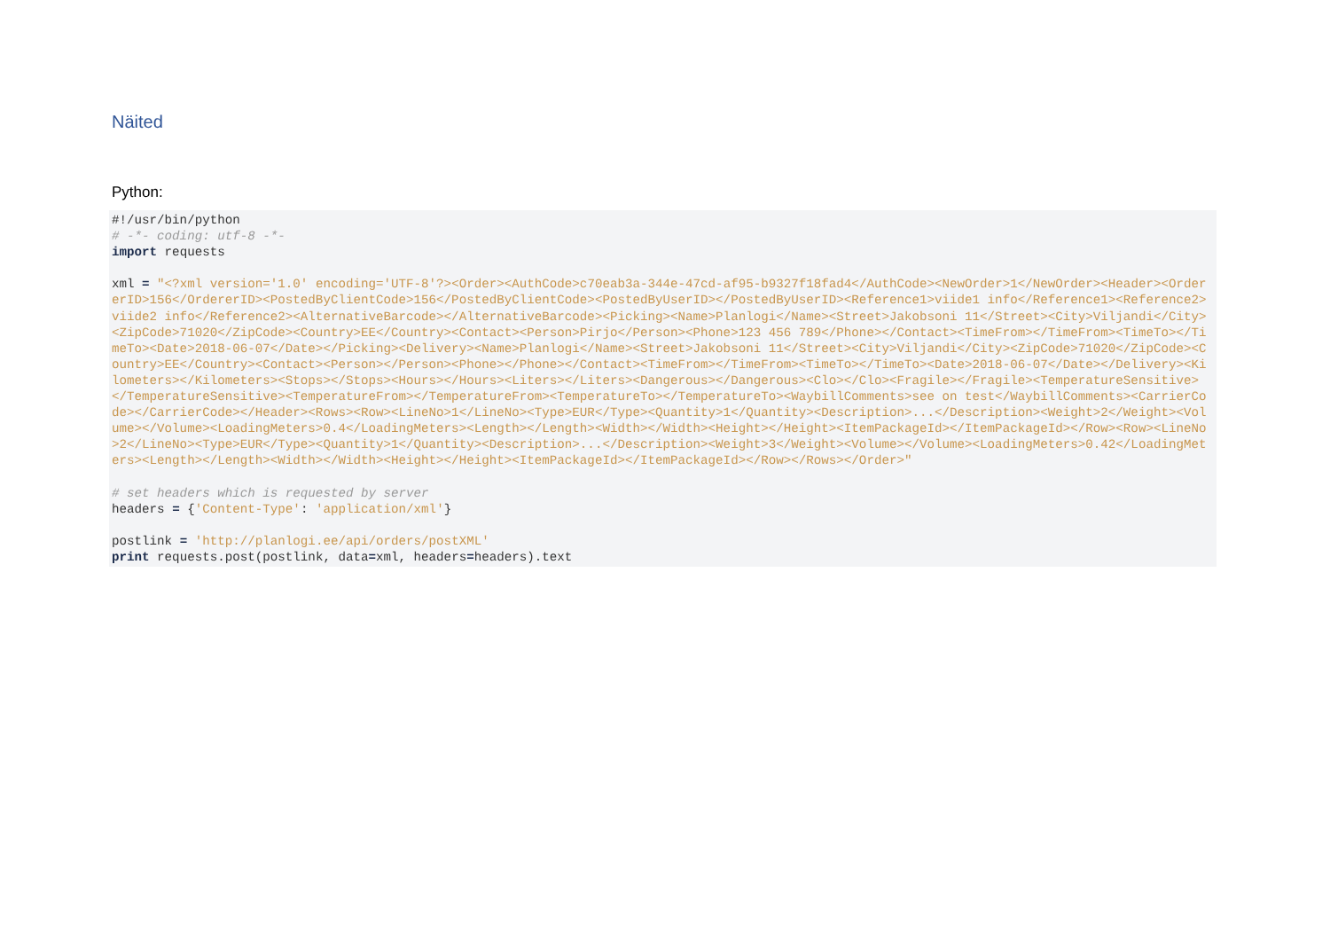Näited
Python:
#!/usr/bin/python
# -*- coding: utf-8 -*-
import requests

xml = "<?xml version='1.0' encoding='UTF-8'?><Order><AuthCode>c70eab3a-344e-47cd-af95-b9327f18fad4</AuthCode><NewOrder>1</NewOrder><Header><OrdererID>156</OrdererID><PostedByClientCode>156</PostedByClientCode><PostedByUserID></PostedByUserID><Reference1>viide1 info</Reference1><Reference2>viide2 info</Reference2><AlternativeBarcode></AlternativeBarcode><Picking><Name>Planlogi</Name><Street>Jakobsoni 11</Street><City>Viljandi</City><ZipCode>71020</ZipCode><Country>EE</Country><Contact><Person>Pirjo</Person><Phone>123 456 789</Phone></Contact><TimeFrom></TimeFrom><TimeTo></TimeTo><Date>2018-06-07</Date></Picking><Delivery><Name>Planlogi</Name><Street>Jakobsoni 11</Street><City>Viljandi</City><ZipCode>71020</ZipCode><Country>EE</Country><Contact><Person></Person><Phone></Phone></Contact><TimeFrom></TimeFrom><TimeTo></TimeTo><Date>2018-06-07</Date></Delivery><Kilometers></Kilometers><Stops></Stops><Hours></Hours><Liters></Liters><Dangerous></Dangerous><Clo></Clo><Fragile></Fragile><TemperatureSensitive></TemperatureSensitive><TemperatureFrom></TemperatureFrom><TemperatureTo></TemperatureTo><WaybillComments>see on test</WaybillComments><CarrierCode></CarrierCode></Header><Rows><Row><LineNo>1</LineNo><Type>EUR</Type><Quantity>1</Quantity><Description>...</Description><Weight>2</Weight><Volume></Volume><LoadingMeters>0.4</LoadingMeters><Length></Length><Width></Width><Height></Height><ItemPackageId></ItemPackageId></Row><Row><LineNo>2</LineNo><Type>EUR</Type><Quantity>1</Quantity><Description>...</Description><Weight>3</Weight><Volume></Volume><LoadingMeters>0.42</LoadingMeters><Length></Length><Width></Width><Height></Height><ItemPackageId></ItemPackageId></Row></Rows></Order>"

# set headers which is requested by server
headers = {'Content-Type': 'application/xml'}

postlink = 'http://planlogi.ee/api/orders/postXML'
print requests.post(postlink, data=xml, headers=headers).text